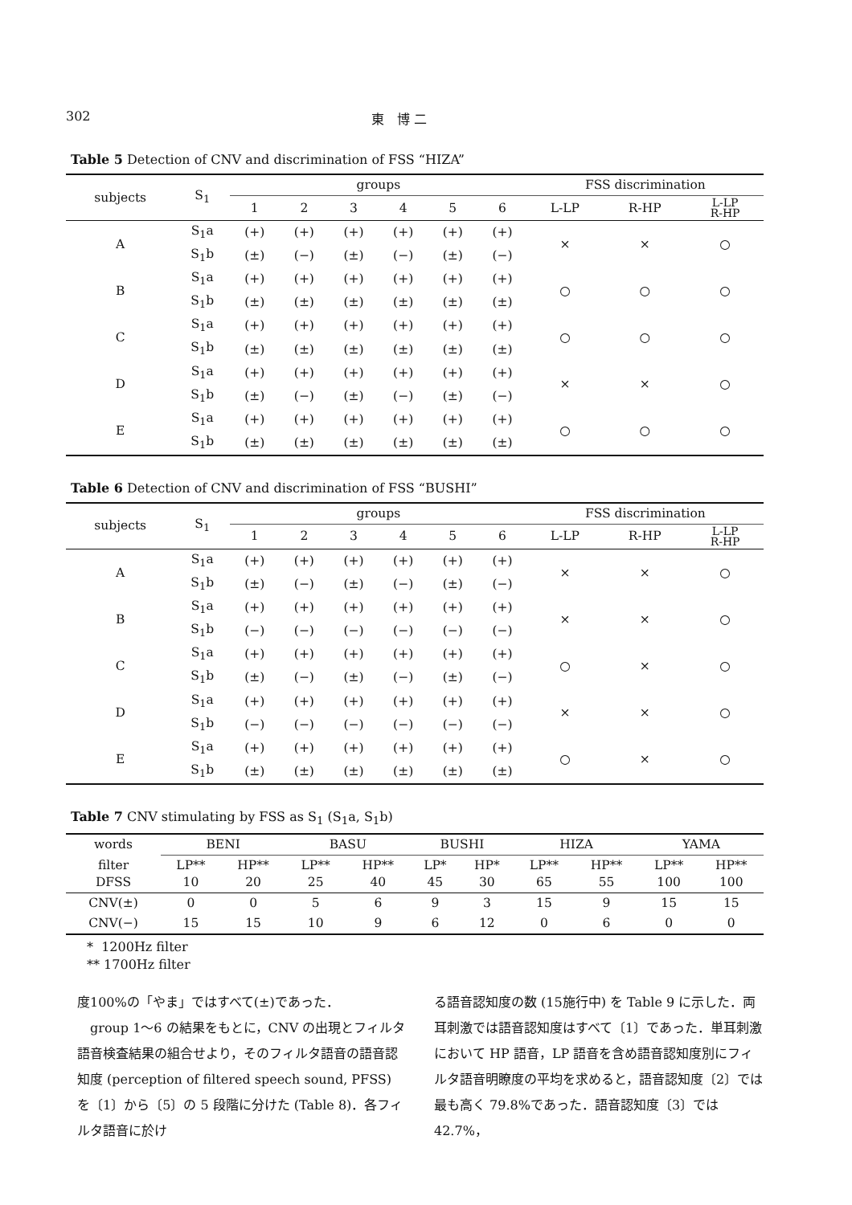302 東　博 二
Table 5 Detection of CNV and discrimination of FSS “HIZA”
| subjects | S<sub>1</sub> | groups | | | | | | FSS discrimination | | |
| --- | --- | --- | --- | --- | --- | --- | --- | --- | --- | --- |
| | | 1 | 2 | 3 | 4 | 5 | 6 | L-LP | R-HP | L-LP R-HP |
| A | S<sub>1</sub>a | (+) | (+) | (+) | (+) | (+) | (+) | × | × | ○ |
| | S<sub>1</sub>b | (±) | (−) | (±) | (−) | (±) | (−) | | | |
| B | S<sub>1</sub>a | (+) | (+) | (+) | (+) | (+) | (+) | ○ | ○ | ○ |
| | S<sub>1</sub>b | (±) | (±) | (±) | (±) | (±) | (±) | | | |
| C | S<sub>1</sub>a | (+) | (+) | (+) | (+) | (+) | (+) | ○ | ○ | ○ |
| | S<sub>1</sub>b | (±) | (±) | (±) | (±) | (±) | (±) | | | |
| D | S<sub>1</sub>a | (+) | (+) | (+) | (+) | (+) | (+) | × | × | ○ |
| | S<sub>1</sub>b | (±) | (−) | (±) | (−) | (±) | (−) | | | |
| E | S<sub>1</sub>a | (+) | (+) | (+) | (+) | (+) | (+) | ○ | ○ | ○ |
| | S<sub>1</sub>b | (±) | (±) | (±) | (±) | (±) | (±) | | | |
Table 6 Detection of CNV and discrimination of FSS “BUSHI”
| subjects | S<sub>1</sub> | groups | | | | | | FSS discrimination | | |
| --- | --- | --- | --- | --- | --- | --- | --- | --- | --- | --- |
| | | 1 | 2 | 3 | 4 | 5 | 6 | L-LP | R-HP | L-LP R-HP |
| A | S<sub>1</sub>a | (+) | (+) | (+) | (+) | (+) | (+) | × | × | ○ |
| | S<sub>1</sub>b | (±) | (−) | (±) | (−) | (±) | (−) | | | |
| B | S<sub>1</sub>a | (+) | (+) | (+) | (+) | (+) | (+) | × | × | ○ |
| | S<sub>1</sub>b | (−) | (−) | (−) | (−) | (−) | (−) | | | |
| C | S<sub>1</sub>a | (+) | (+) | (+) | (+) | (+) | (+) | ○ | × | ○ |
| | S<sub>1</sub>b | (±) | (−) | (±) | (−) | (±) | (−) | | | |
| D | S<sub>1</sub>a | (+) | (+) | (+) | (+) | (+) | (+) | × | × | ○ |
| | S<sub>1</sub>b | (−) | (−) | (−) | (−) | (−) | (−) | | | |
| E | S<sub>1</sub>a | (+) | (+) | (+) | (+) | (+) | (+) | ○ | × | ○ |
| | S<sub>1</sub>b | (±) | (±) | (±) | (±) | (±) | (±) | | | |
Table 7 CNV stimulating by FSS as S<sub>1</sub> (S<sub>1</sub>a, S<sub>1</sub>b)
| words | BENI | | BASU | | BUSHI | | HIZA | | YAMA | |
| --- | --- | --- | --- | --- | --- | --- | --- | --- | --- | --- |
| filter DFSS | LP** 10 | HP** 20 | LP** 25 | HP** 40 | LP* 45 | HP* 30 | LP** 65 | HP** 55 | LP** 100 | HP** 100 |
| CNV(±) | 0 | 0 | 5 | 6 | 9 | 3 | 15 | 9 | 15 | 15 |
| CNV(−) | 15 | 15 | 10 | 9 | 6 | 12 | 0 | 6 | 0 | 0 |
* 1200Hz filter
** 1700Hz filter
度100%の「やま」ではすべて(±)であった．
　group 1〜6 の結果をもとに，CNV の出現とフィルタ語音検査結果の組合せより，そのフィルタ語音の語音認知度 (perception of filtered speech sound, PFSS) を〔1〕から〔5〕の 5 段階に分けた (Table 8)．各フィルタ語音に於け
る語音認知度の数 (15施行中) を Table 9 に示した．両耳刺激では語音認知度はすべて〔1〕であった．単耳刺激において HP 語音，LP 語音を含め語音認知度別にフィルタ語音明瞭度の平均を求めると，語音認知度〔2〕では最も高く 79.8%であった．語音認知度〔3〕では42.7%，